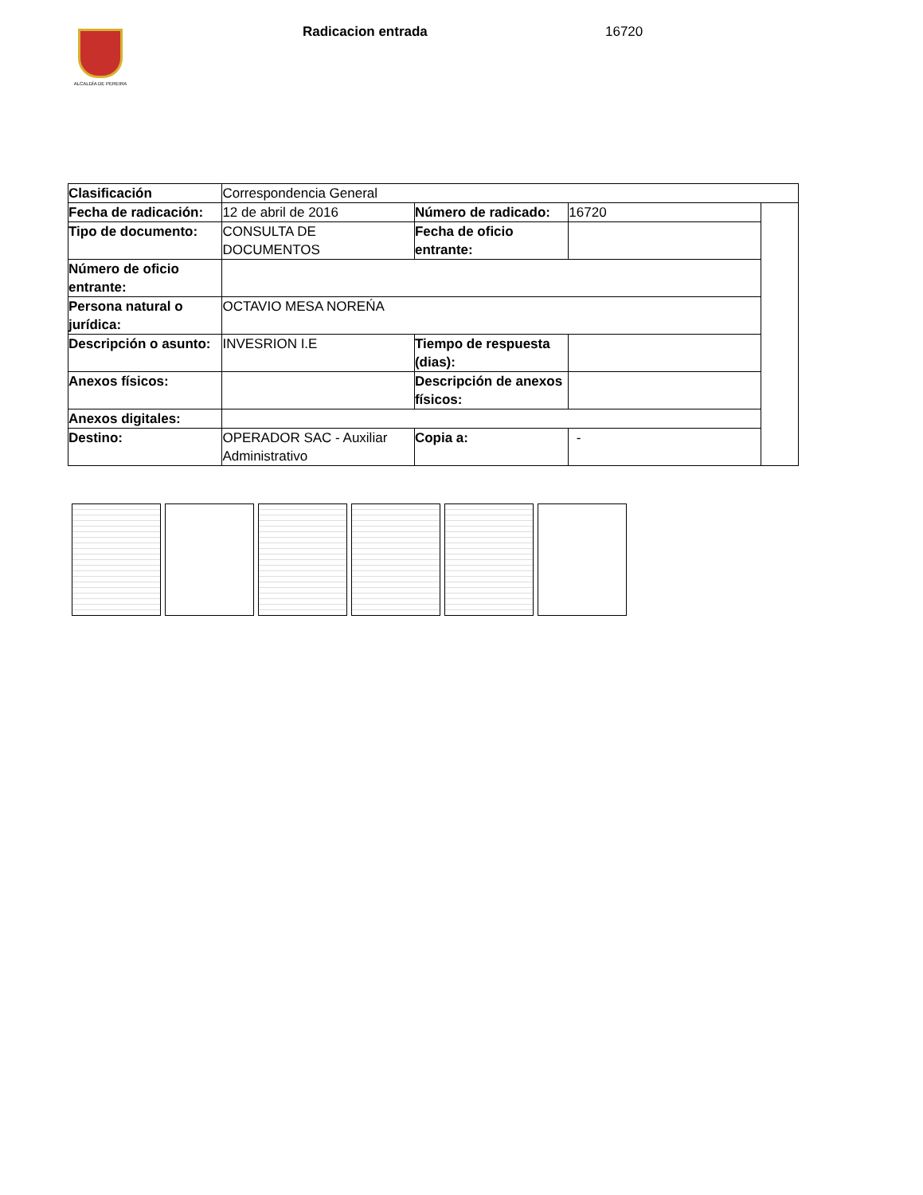ALCALDÍA DE PEREIRA Radicacion entrada 16720
| Clasificación | Correspondencia General | | | |
| Fecha de radicación: | 12 de abril de 2016 | Número de radicado: | 16720 | |
| Tipo de documento: | CONSULTA DE DOCUMENTOS | Fecha de oficio entrante: | | |
| Número de oficio entrante: | | | | |
| Persona natural o jurídica: | OCTAVIO MESA NOREŃA | | | |
| Descripción o asunto: | INVESRION I.E | Tiempo de respuesta (dias): | | |
| Anexos físicos: | | Descripción de anexos físicos: | | |
| Anexos digitales: | | | | |
| Destino: | OPERADOR SAC - Auxiliar Administrativo | Copia a: | - | |